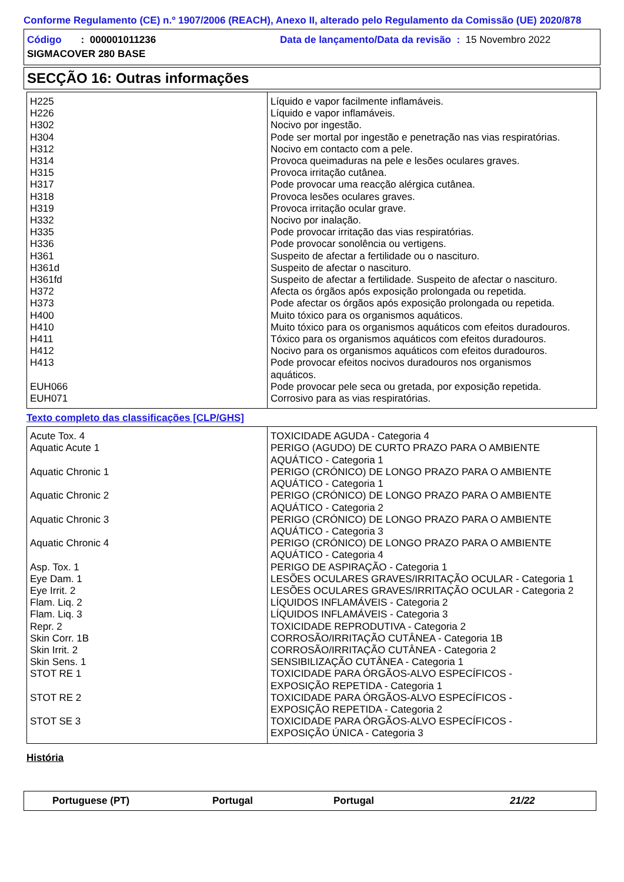Conforme Regulamento (CE) n.º 1907/2006 (REACH), Anexo II, alterado pelo Regulamento da Comissão (UE) 2020/878
Código : 000001011236 Data de lançamento/Data da revisão : 15 Novembro 2022
SIGMACOVER 280 BASE
SECÇÃO 16: Outras informações
| H225 | Líquido e vapor facilmente inflamáveis. |
| H226 | Líquido e vapor inflamáveis. |
| H302 | Nocivo por ingestão. |
| H304 | Pode ser mortal por ingestão e penetração nas vias respiratórias. |
| H312 | Nocivo em contacto com a pele. |
| H314 | Provoca queimaduras na pele e lesões oculares graves. |
| H315 | Provoca irritação cutânea. |
| H317 | Pode provocar uma reacção alérgica cutânea. |
| H318 | Provoca lesões oculares graves. |
| H319 | Provoca irritação ocular grave. |
| H332 | Nocivo por inalação. |
| H335 | Pode provocar irritação das vias respiratórias. |
| H336 | Pode provocar sonolência ou vertigens. |
| H361 | Suspeito de afectar a fertilidade ou o nascituro. |
| H361d | Suspeito de afectar o nascituro. |
| H361fd | Suspeito de afectar a fertilidade. Suspeito de afectar o nascituro. |
| H372 | Afecta os órgãos após exposição prolongada ou repetida. |
| H373 | Pode afectar os órgãos após exposição prolongada ou repetida. |
| H400 | Muito tóxico para os organismos aquáticos. |
| H410 | Muito tóxico para os organismos aquáticos com efeitos duradouros. |
| H411 | Tóxico para os organismos aquáticos com efeitos duradouros. |
| H412 | Nocivo para os organismos aquáticos com efeitos duradouros. |
| H413 | Pode provocar efeitos nocivos duradouros nos organismos aquáticos. |
| EUH066 | Pode provocar pele seca ou gretada, por exposição repetida. |
| EUH071 | Corrosivo para as vias respiratórias. |
Texto completo das classificações [CLP/GHS]
| Acute Tox. 4 | TOXICIDADE AGUDA - Categoria 4 |
| Aquatic Acute 1 | PERIGO (AGUDO) DE CURTO PRAZO PARA O AMBIENTE AQUÁTICO - Categoria 1 |
| Aquatic Chronic 1 | PERIGO (CRÓNICO) DE LONGO PRAZO PARA O AMBIENTE AQUÁTICO - Categoria 1 |
| Aquatic Chronic 2 | PERIGO (CRÓNICO) DE LONGO PRAZO PARA O AMBIENTE AQUÁTICO - Categoria 2 |
| Aquatic Chronic 3 | PERIGO (CRÓNICO) DE LONGO PRAZO PARA O AMBIENTE AQUÁTICO - Categoria 3 |
| Aquatic Chronic 4 | PERIGO (CRÓNICO) DE LONGO PRAZO PARA O AMBIENTE AQUÁTICO - Categoria 4 |
| Asp. Tox. 1 | PERIGO DE ASPIRAÇÃO - Categoria 1 |
| Eye Dam. 1 | LESÕES OCULARES GRAVES/IRRITAÇÃO OCULAR - Categoria 1 |
| Eye Irrit. 2 | LESÕES OCULARES GRAVES/IRRITAÇÃO OCULAR - Categoria 2 |
| Flam. Liq. 2 | LÍQUIDOS INFLAMÁVEIS - Categoria 2 |
| Flam. Liq. 3 | LÍQUIDOS INFLAMÁVEIS - Categoria 3 |
| Repr. 2 | TOXICIDADE REPRODUTIVA - Categoria 2 |
| Skin Corr. 1B | CORROSÃO/IRRITAÇÃO CUTÂNEA - Categoria 1B |
| Skin Irrit. 2 | CORROSÃO/IRRITAÇÃO CUTÂNEA - Categoria 2 |
| Skin Sens. 1 | SENSIBILIZAÇÃO CUTÂNEA - Categoria 1 |
| STOT RE 1 | TOXICIDADE PARA ÓRGÃOS-ALVO ESPECÍFICOS - EXPOSIÇÃO REPETIDA - Categoria 1 |
| STOT RE 2 | TOXICIDADE PARA ÓRGÃOS-ALVO ESPECÍFICOS - EXPOSIÇÃO REPETIDA - Categoria 2 |
| STOT SE 3 | TOXICIDADE PARA ÓRGÃOS-ALVO ESPECÍFICOS - EXPOSIÇÃO ÚNICA - Categoria 3 |
História
Portuguese (PT) Portugal Portugal 21/22